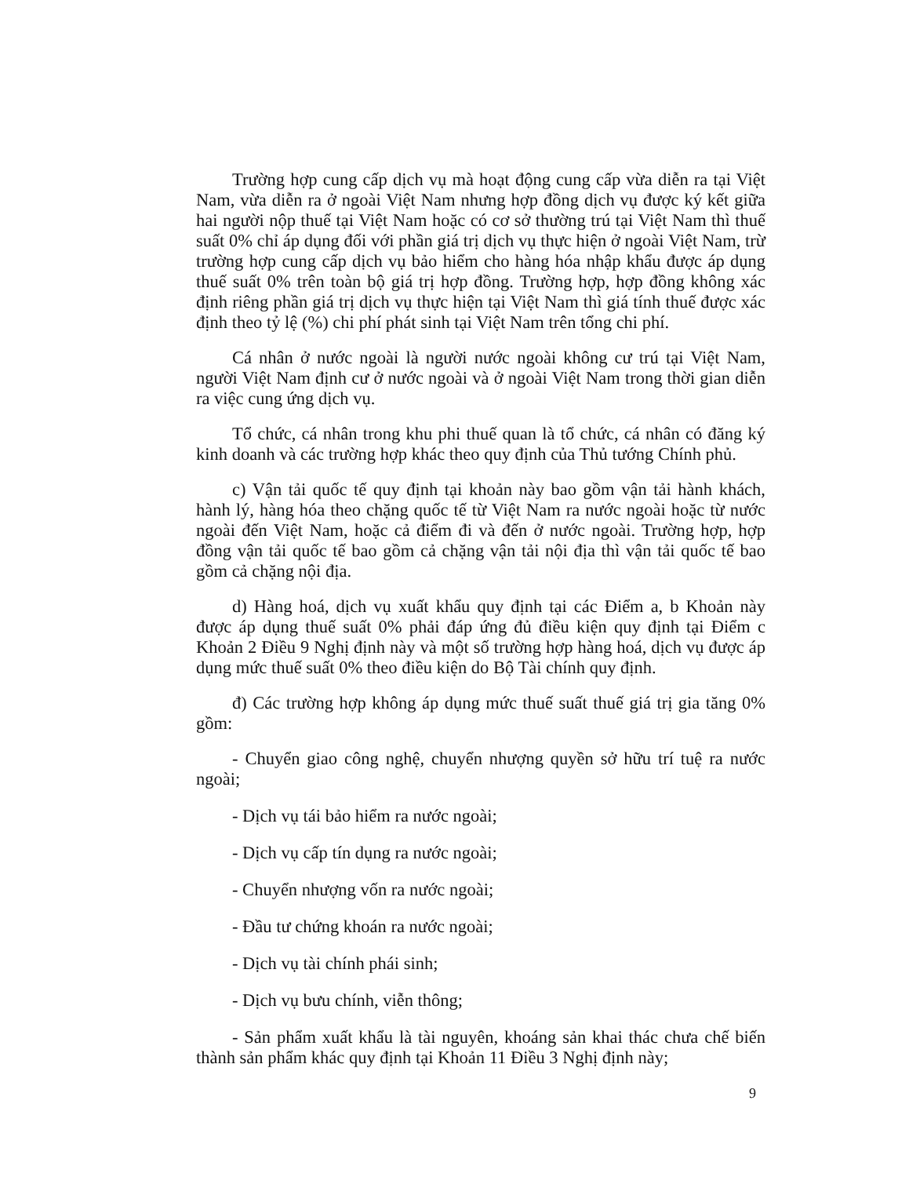Trường hợp cung cấp dịch vụ mà hoạt động cung cấp vừa diễn ra tại Việt Nam, vừa diễn ra ở ngoài Việt Nam nhưng hợp đồng dịch vụ được ký kết giữa hai người nộp thuế tại Việt Nam hoặc có cơ sở thường trú tại Việt Nam thì thuế suất 0% chỉ áp dụng đối với phần giá trị dịch vụ thực hiện ở ngoài Việt Nam, trừ trường hợp cung cấp dịch vụ bảo hiểm cho hàng hóa nhập khẩu được áp dụng thuế suất 0% trên toàn bộ giá trị hợp đồng. Trường hợp, hợp đồng không xác định riêng phần giá trị dịch vụ thực hiện tại Việt Nam thì giá tính thuế được xác định theo tỷ lệ (%) chi phí phát sinh tại Việt Nam trên tổng chi phí.
Cá nhân ở nước ngoài là người nước ngoài không cư trú tại Việt Nam, người Việt Nam định cư ở nước ngoài và ở ngoài Việt Nam trong thời gian diễn ra việc cung ứng dịch vụ.
Tổ chức, cá nhân trong khu phi thuế quan là tổ chức, cá nhân có đăng ký kinh doanh và các trường hợp khác theo quy định của Thủ tướng Chính phủ.
c) Vận tải quốc tế quy định tại khoản này bao gồm vận tải hành khách, hành lý, hàng hóa theo chặng quốc tế từ Việt Nam ra nước ngoài hoặc từ nước ngoài đến Việt Nam, hoặc cả điểm đi và đến ở nước ngoài. Trường hợp, hợp đồng vận tải quốc tế bao gồm cả chặng vận tải nội địa thì vận tải quốc tế bao gồm cả chặng nội địa.
d) Hàng hoá, dịch vụ xuất khẩu quy định tại các Điểm a, b Khoản này được áp dụng thuế suất 0% phải đáp ứng đủ điều kiện quy định tại Điểm c Khoản 2 Điều 9 Nghị định này và một số trường hợp hàng hoá, dịch vụ được áp dụng mức thuế suất 0% theo điều kiện do Bộ Tài chính quy định.
đ) Các trường hợp không áp dụng mức thuế suất thuế giá trị gia tăng 0% gồm:
- Chuyển giao công nghệ, chuyển nhượng quyền sở hữu trí tuệ ra nước ngoài;
- Dịch vụ tái bảo hiểm ra nước ngoài;
- Dịch vụ cấp tín dụng ra nước ngoài;
- Chuyển nhượng vốn ra nước ngoài;
- Đầu tư chứng khoán ra nước ngoài;
- Dịch vụ tài chính phái sinh;
- Dịch vụ bưu chính, viễn thông;
- Sản phẩm xuất khẩu là tài nguyên, khoáng sản khai thác chưa chế biến thành sản phẩm khác quy định tại Khoản 11 Điều 3 Nghị định này;
9